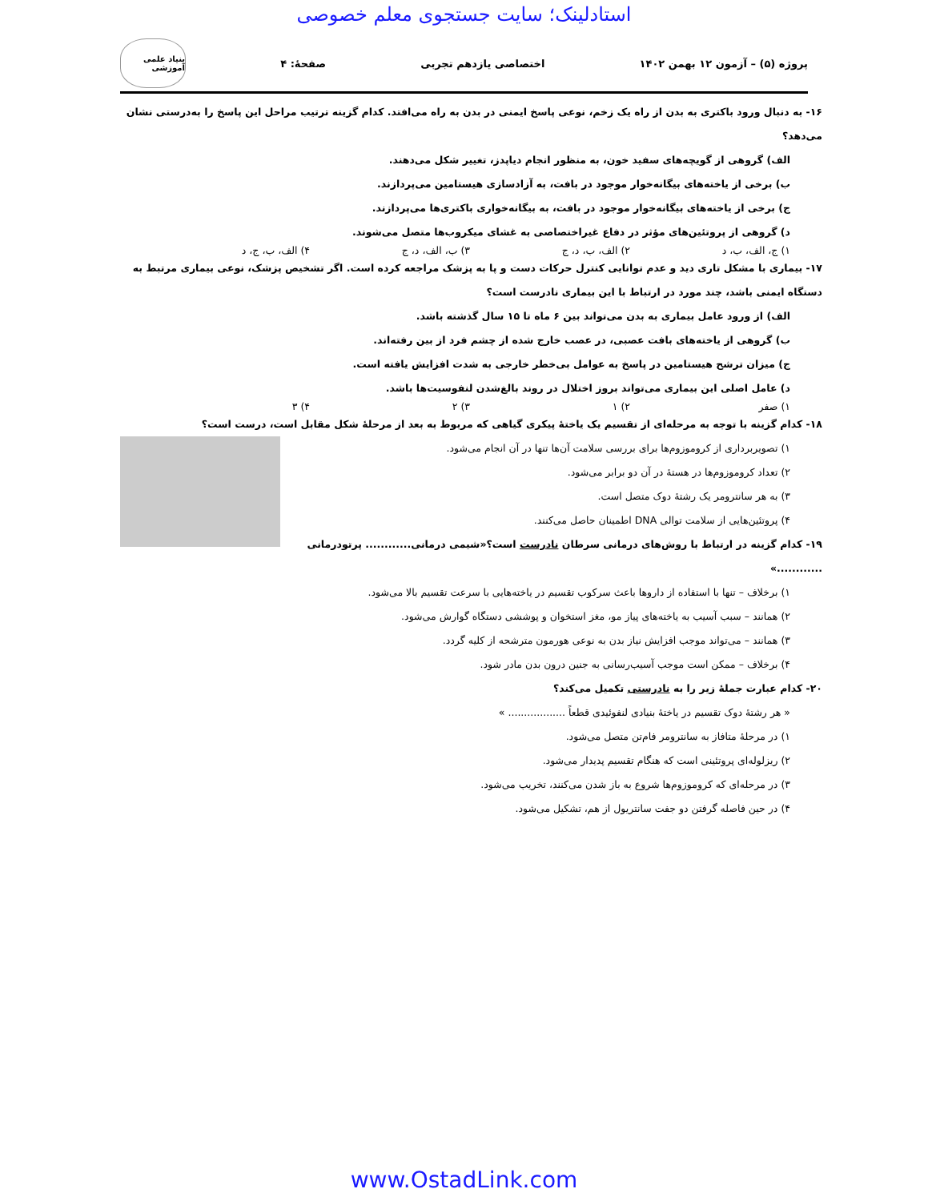استادلینک؛ سایت جستجوی معلم خصوصی
پروژه (۵) – آزمون ۱۲ بهمن ۱۴۰۲ اختصاصی یازدهم تجربی صفحهٔ: ۴
بنیاد علمی آموزشی
۱۶- به دنبال ورود باکتری به بدن از راه یک زخم، نوعی پاسخ ایمنی در بدن به راه می‌افتد. کدام گزینه ترتیب مراحل این پاسخ را به‌درستی نشان می‌دهد؟
الف) گروهی از گویچه‌های سفید خون، به منظور انجام دیاپدز، تغییر شکل می‌دهند.
ب) برخی از یاخته‌های بیگانه‌خوار موجود در بافت، به آزادسازی هیستامین می‌پردازند.
ج) برخی از یاخته‌های بیگانه‌خوار موجود در بافت، به بیگانه‌خواری باکتری‌ها می‌پردازند.
د) گروهی از پروتئین‌های مؤثر در دفاع غیراختصاصی به غشای میکروب‌ها متصل می‌شوند.
۱) ج، الف، ب، د ۲) الف، ب، د، ج ۳) ب، الف، د، ج ۴) الف، ب، ج، د
۱۷- بیماری با مشکل تاری دید و عدم توانایی کنترل حرکات دست و پا به پزشک مراجعه کرده است. اگر تشخیص پزشک، نوعی بیماری مرتبط به دستگاه ایمنی باشد، چند مورد در ارتباط با این بیماری نادرست است؟
الف) از ورود عامل بیماری به بدن می‌تواند بین ۶ ماه تا ۱۵ سال گذشته باشد.
ب) گروهی از یاخته‌های بافت عصبی، در عصب خارج شده از چشم فرد از بین رفته‌اند.
ج) میزان ترشح هیستامین در پاسخ به عوامل بی‌خطر خارجی به شدت افزایش یافته است.
د) عامل اصلی این بیماری می‌تواند بروز اختلال در روند بالغ‌شدن لنفوسیت‌ها باشد.
۱) صفر ۲) ۱ ۳) ۲ ۴) ۳
۱۸- کدام گزینه با توجه به مرحله‌ای از تقسیم یک یاختهٔ پیکری گیاهی که مربوط به بعد از مرحلهٔ شکل مقابل است، درست است؟
۱) تصویربرداری از کروموزوم‌ها برای بررسی سلامت آن‌ها تنها در آن انجام می‌شود.
۲) تعداد کروموزوم‌ها در هستهٔ در آن دو برابر می‌شود.
۳) به هر سانترومر یک رشتهٔ دوک متصل است.
۴) پروتئین‌هایی از سلامت توالی DNA اطمینان حاصل می‌کنند.
۱۹- کدام گزینه در ارتباط با روش‌های درمانی سرطان نادرست است؟«شیمی درمانی............ پرتودرمانی ............»
۱) برخلاف – تنها با استفاده از داروها باعث سرکوب تقسیم در یاخته‌هایی با سرعت تقسیم بالا می‌شود.
۲) همانند – سبب آسیب به یاخته‌های پیاز مو، مغز استخوان و پوششی دستگاه گوارش می‌شود.
۳) همانند – می‌تواند موجب افزایش نیاز بدن به نوعی هورمون مترشحه از کلیه گردد.
۴) برخلاف – ممکن است موجب آسیب‌رسانی به جنین درون بدن مادر شود.
۲۰- کدام عبارت جملهٔ زیر را به نادرستی تکمیل می‌کند؟
« هر رشتهٔ دوک تقسیم در یاختهٔ بنیادی لنفوئیدی قطعاً .................. »
۱) در مرحلهٔ متافاز به سانترومر فام‌تن متصل می‌شود.
۲) ریزلوله‌ای پروتئینی است که هنگام تقسیم پدیدار می‌شود.
۳) در مرحله‌ای که کروموزوم‌ها شروع به باز شدن می‌کنند، تخریب می‌شود.
۴) در حین فاصله گرفتن دو جفت سانتریول از هم، تشکیل می‌شود.
www.OstadLink.com